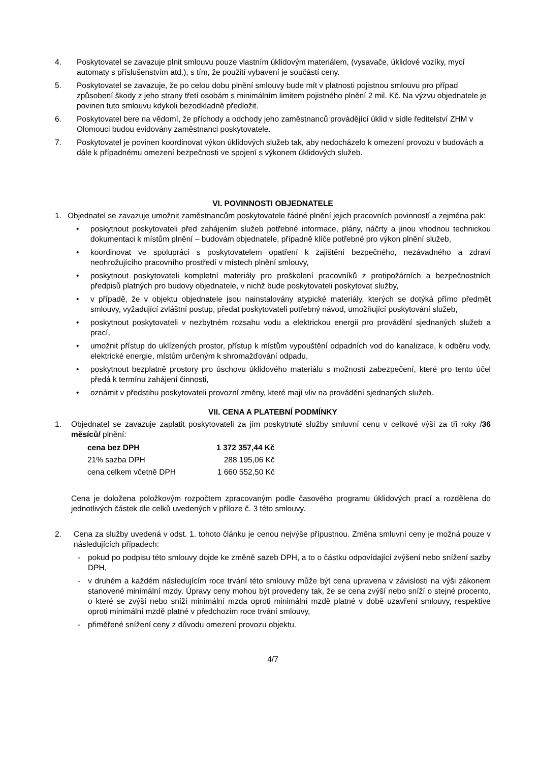4. Poskytovatel se zavazuje plnit smlouvu pouze vlastním úklidovým materiálem, (vysavače, úklidové vozíky, mycí automaty s příslušenstvím atd.), s tím, že použití vybavení je součástí ceny.
5. Poskytovatel se zavazuje, že po celou dobu plnění smlouvy bude mít v platnosti pojistnou smlouvu pro případ způsobení škody z jeho strany třetí osobám s minimálním limitem pojistného plnění 2 mil. Kč. Na výzvu objednatele je povinen tuto smlouvu kdykoli bezodkladně předložit.
6. Poskytovatel bere na vědomí, že příchody a odchody jeho zaměstnanců provádějící úklid v sídle ředitelství ZHM v Olomouci budou evidovány zaměstnanci poskytovatele.
7. Poskytovatel je povinen koordinovat výkon úklidových služeb tak, aby nedocházelo k omezení provozu v budovách a dále k případnému omezení bezpečnosti ve spojení s výkonem úklidových služeb.
VI. POVINNOSTI OBJEDNATELE
1. Objednatel se zavazuje umožnit zaměstnancům poskytovatele řádné plnění jejich pracovních povinností a zejména pak:
• poskytnout poskytovateli před zahájením služeb potřebné informace, plány, náčrty a jinou vhodnou technickou dokumentaci k místům plnění – budovám objednatele, případně klíče potřebné pro výkon plnění služeb,
• koordinovat ve spolupráci s poskytovatelem opatření k zajištění bezpečného, nezávadného a zdraví neohrožujícího pracovního prostředí v místech plnění smlouvy,
• poskytnout poskytovateli kompletní materiály pro proškolení pracovníků z protipožárních a bezpečnostních předpisů platných pro budovy objednatele, v nichž bude poskytovateli poskytovat služby,
• v případě, že v objektu objednatele jsou nainstalovány atypické materiály, kterých se dotýká přímo předmět smlouvy, vyžadující zvláštní postup, předat poskytovateli potřebný návod, umožňující poskytování služeb,
• poskytnout poskytovateli v nezbytném rozsahu vodu a elektrickou energii pro provádění sjednaných služeb a prací,
• umožnit přístup do uklízených prostor, přístup k místům vypouštění odpadních vod do kanalizace, k odběru vody, elektrické energie, místům určeným k shromažďování odpadu,
• poskytnout bezplatně prostory pro úschovu úklidového materiálu s možností zabezpečení, které pro tento účel předá k termínu zahájení činnosti,
• oznámit v předstihu poskytovateli provozní změny, které mají vliv na provádění sjednaných služeb.
VII. CENA A PLATEBNÍ PODMÍNKY
1. Objednatel se zavazuje zaplatit poskytovateli za jím poskytnuté služby smluvní cenu v celkové výši za tři roky /36 měsíců/ plnění:
| cena bez DPH | 1 372 357,44 Kč |
| 21% sazba DPH | 288 195,06 Kč |
| cena celkem včetně DPH | 1 660 552,50 Kč |
Cena je doložena položkovým rozpočtem zpracovaným podle časového programu úklidových prací a rozdělena do jednotlivých částek dle celků uvedených v příloze č. 3 této smlouvy.
2. Cena za služby uvedená v odst. 1. tohoto článku je cenou nejvýše přípustnou. Změna smluvní ceny je možná pouze v následujících případech:
- pokud po podpisu této smlouvy dojde ke změně sazeb DPH, a to o částku odpovídající zvýšení nebo snížení sazby DPH,
- v druhém a každém následujícím roce trvání této smlouvy může být cena upravena v závislosti na výši zákonem stanovené minimální mzdy. Úpravy ceny mohou být provedeny tak, že se cena zvýší nebo sníží o stejné procento, o které se zvýší nebo sníží minimální mzda oproti minimální mzdě platné v době uzavření smlouvy, respektive oproti minimální mzdě platné v předchozím roce trvání smlouvy,
- přiměřené snížení ceny z důvodu omezení provozu objektu.
4/7